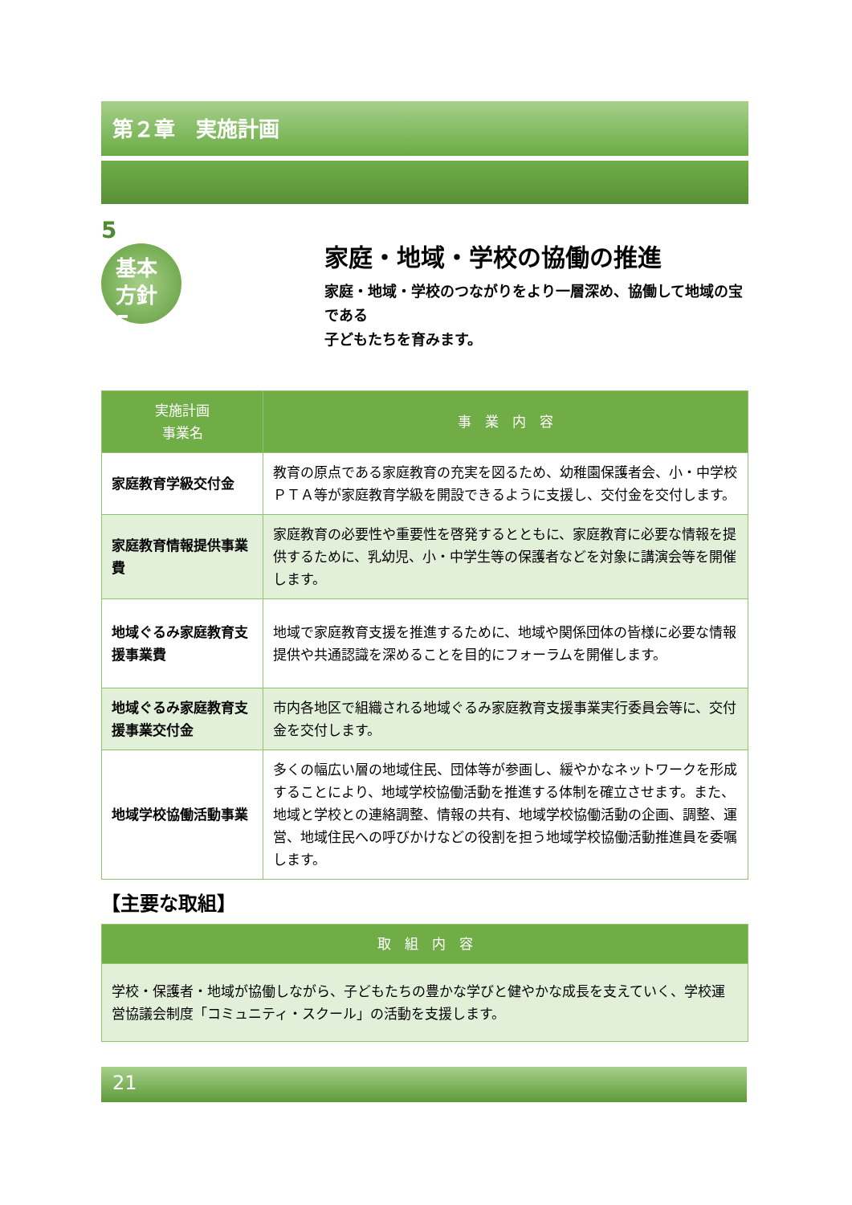第２章　実施計画
5
基本
方針 5
家庭・地域・学校の協働の推進
家庭・地域・学校のつながりをより一層深め、協働して地域の宝である
子どもたちを育みます。
| 実施計画 事業名 | 事 業 内 容 |
| --- | --- |
| 家庭教育学級交付金 | 教育の原点である家庭教育の充実を図るため、幼稚園保護者会、小・中学校ＰＴＡ等が家庭教育学級を開設できるように支援し、交付金を交付します。 |
| 家庭教育情報提供事業費 | 家庭教育の必要性や重要性を啓発するとともに、家庭教育に必要な情報を提供するために、乳幼児、小・中学生等の保護者などを対象に講演会等を開催します。 |
| 地域ぐるみ家庭教育支援事業費 | 地域で家庭教育支援を推進するために、地域や関係団体の皆様に必要な情報提供や共通認識を深めることを目的にフォーラムを開催します。 |
| 地域ぐるみ家庭教育支援事業交付金 | 市内各地区で組織される地域ぐるみ家庭教育支援事業実行委員会等に、交付金を交付します。 |
| 地域学校協働活動事業 | 多くの幅広い層の地域住民、団体等が参画し、緩やかなネットワークを形成することにより、地域学校協働活動を推進する体制を確立させます。また、地域と学校との連絡調整、情報の共有、地域学校協働活動の企画、調整、運営、地域住民への呼びかけなどの役割を担う地域学校協働活動推進員を委嘱します。 |
【主要な取組】
| 取 組 内 容 |
| --- |
| 学校・保護者・地域が協働しながら、子どもたちの豊かな学びと健やかな成長を支えていく、学校運営協議会制度「コミュニティ・スクール」の活動を支援します。 |
21